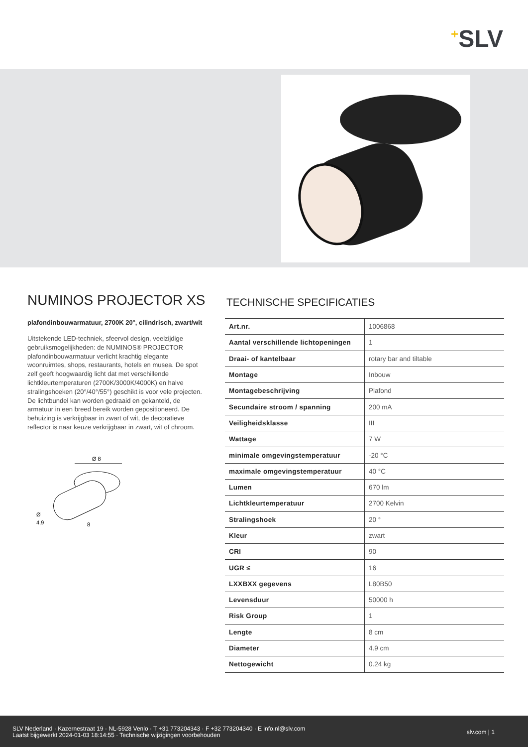<sup>+</sup>SLV
NUMINOS PROJECTOR XS
plafondinbouwarmatuur, 2700K 20°, cilindrisch, zwart/wit
Uitstekende LED-techniek, sfeervol design, veelzijdige gebruiksmogelijkheden: de NUMINOS® PROJECTOR plafondinbouwarmatuur verlicht krachtig elegante woonruimtes, shops, restaurants, hotels en musea. De spot zelf geeft hoogwaardig licht dat met verschillende lichtkleurtemperaturen (2700K/3000K/4000K) en halve stralingshoeken (20°/40°/55°) geschikt is voor vele projecten. De lichtbundel kan worden gedraaid en gekanteld, de armatuur in een breed bereik worden gepositioneerd. De behuizing is verkrijgbaar in zwart of wit, de decoratieve reflector is naar keuze verkrijgbaar in zwart, wit of chroom.
Ø 8
Ø
4,9
8
TECHNISCHE SPECIFICATIES
| Art.nr. | 1006868 |
| Aantal verschillende lichtopeningen | 1 |
| Draai- of kantelbaar | rotary bar and tiltable |
| Montage | Inbouw |
| Montagebeschrijving | Plafond |
| Secundaire stroom / spanning | 200 mA |
| Veiligheidsklasse | III |
| Wattage | 7 W |
| minimale omgevingstemperatuur | -20 °C |
| maximale omgevingstemperatuur | 40 °C |
| Lumen | 670 lm |
| Lichtkleurtemperatuur | 2700 Kelvin |
| Stralingshoek | 20 ° |
| Kleur | zwart |
| CRI | 90 |
| UGR ≤ | 16 |
| LXXBXX gegevens | L80B50 |
| Levensduur | 50000 h |
| Risk Group | 1 |
| Lengte | 8 cm |
| Diameter | 4.9 cm |
| Nettogewicht | 0.24 kg |
SLV Nederland · Kazernestraat 19 · NL-5928 Venlo · T +31 773204343 · F +32 773204340 · E info.nl@slv.com
Laatst bijgewerkt 2024-01-03 18:14:55 · Technische wijzigingen voorbehouden
slv.com | 1